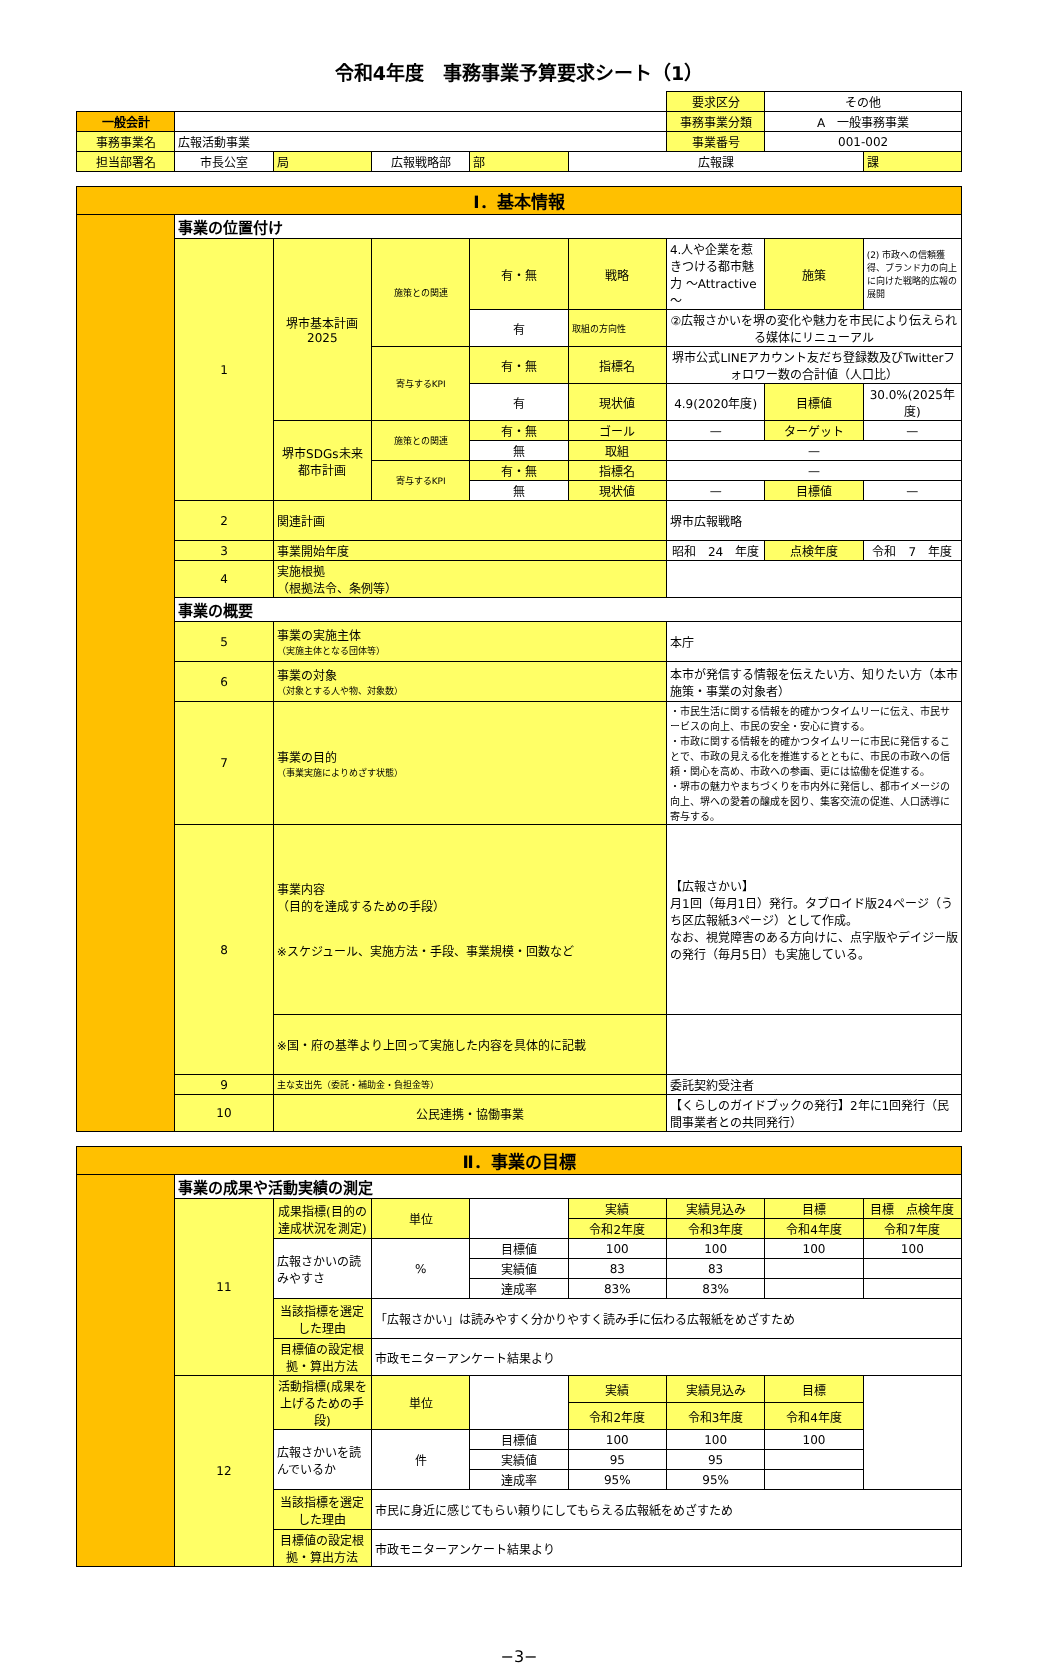令和4年度　事務事業予算要求シート（1）
| | | | | | | 要求区分 | その他 | |
| 一般会計 | | | | | | 事務事業分類 | A 一般事務事業 | |
| 事務事業名 | 広報活動事業 | | | | | 事業番号 | 001-002 | |
| 担当部署名 | 市長公室 | 局 | 広報戦略部 | 部 | 広報課 | | | 課 |
| Ⅰ．基本情報 | | | | | | | | |
| | 事業の位置付け | | | | | | | |
| | 1 | 堺市基本計画2025 | 施策との関連 | 有・無 | 戦略 | 4.人や企業を惹きつける都市魅力 ～Attractive～ | 施策 | (2) 市政への信頼獲得、ブランド力の向上に向けた戦略的広報の展開 |
| | | | | 有 | 取組の方向性 | ②広報さかいを堺の変化や魅力を市民により伝えられる媒体にリニューアル | | |
| | | | 寄与するKPI | 有・無 | 指標名 | 堺市公式LINEアカウント友だち登録数及びTwitterフォロワー数の合計値（人口比） | | |
| | | | | 有 | 現状値 | 4.9(2020年度) | 目標値 | 30.0%(2025年度) |
| | | 堺市SDGs未来都市計画 | 施策との関連 | 有・無 | ゴール | — | ターゲット | — |
| | | | | 無 | 取組 | — | | |
| | | | 寄与するKPI | 有・無 | 指標名 | — | | |
| | | | | 無 | 現状値 | — | 目標値 | — |
| | 2 | 関連計画 | | | | 堺市広報戦略 | | |
| | 3 | 事業開始年度 | | | | 昭和 24 年度 | 点検年度 | 令和 7 年度 |
| | 4 | 実施根拠 （根拠法令、条例等） | | | | | | |
| | 事業の概要 | | | | | | | |
| | 5 | 事業の実施主体 （実施主体となる団体等） | | | | 本庁 | | |
| | 6 | 事業の対象 （対象とする人や物、対象数） | | | | 本市が発信する情報を伝えたい方、知りたい方（本市施策・事業の対象者） | | |
| | 7 | 事業の目的 （事業実施によりめざす状態） | | | | ・市民生活に関する情報を的確かつタイムリーに伝え、市民サービスの向上、市民の安全・安心に資する。 ・市政に関する情報を的確かつタイムリーに市民に発信することで、市政の見える化を推進するとともに、市民の市政への信頼・関心を高め、市政への参画、更には協働を促進する。 ・堺市の魅力やまちづくりを市内外に発信し、都市イメージの向上、堺への愛着の醸成を図り、集客交流の促進、人口誘導に寄与する。 | | |
| | 8 | 事業内容 （目的を達成するための手段） ※スケジュール、実施方法・手段、事業規模・回数など | | | | 【広報さかい】 月1回（毎月1日）発行。タブロイド版24ページ（うち区広報紙3ページ）として作成。 なお、視覚障害のある方向けに、点字版やデイジー版の発行（毎月5日）も実施している。 | | |
| | | ※国・府の基準より上回って実施した内容を具体的に記載 | | | | | | |
| | 9 | 主な支出先（委託・補助金・負担金等） | | | | 委託契約受注者 | | |
| | 10 | 公民連携・協働事業 | | | | 【くらしのガイドブックの発行】2年に1回発行（民間事業者との共同発行） | | |
| Ⅱ．事業の目標 | | | | | | | | |
| | 事業の成果や活動実績の測定 | | | | | | | |
| | 11 | 成果指標(目的の達成状況を測定) | 単位 | | 実績 | 実績見込み | 目標 | 目標 点検年度 |
| | | | | | 令和2年度 | 令和3年度 | 令和4年度 | 令和7年度 |
| | | 広報さかいの読みやすさ | % | 目標値 | 100 | 100 | 100 | 100 |
| | | | | 実績値 | 83 | 83 | | |
| | | | | 達成率 | 83% | 83% | | |
| | | 当該指標を選定した理由 | 「広報さかい」は読みやすく分かりやすく読み手に伝わる広報紙をめざすため | | | | | |
| | | 目標値の設定根拠・算出方法 | 市政モニターアンケート結果より | | | | | |
| | 12 | 活動指標(成果を上げるための手段) | 単位 | | 実績 | 実績見込み | 目標 | |
| | | | | | 令和2年度 | 令和3年度 | 令和4年度 | |
| | | 広報さかいを読んでいるか | 件 | 目標値 | 100 | 100 | 100 | |
| | | | | 実績値 | 95 | 95 | | |
| | | | | 達成率 | 95% | 95% | | |
| | | 当該指標を選定した理由 | 市民に身近に感じてもらい頼りにしてもらえる広報紙をめざすため | | | | | |
| | | 目標値の設定根拠・算出方法 | 市政モニターアンケート結果より | | | | | |
−3−